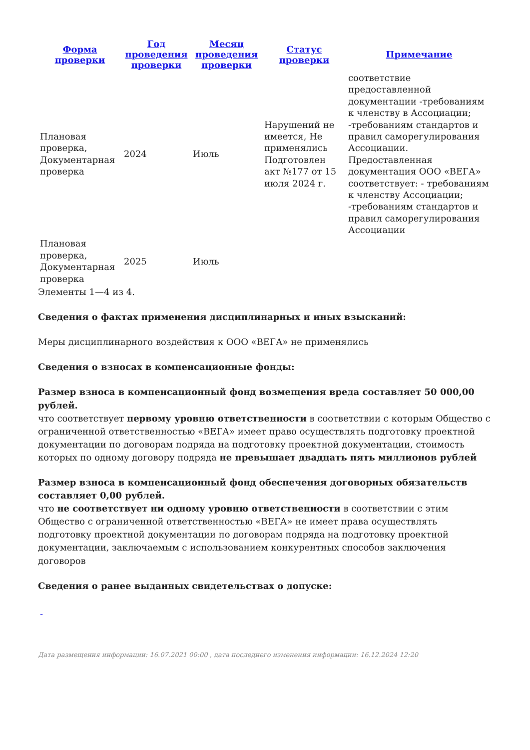| Форма проверки | Год проведения проверки | Месяц проведения проверки | Статус проверки | Примечание |
| --- | --- | --- | --- | --- |
| Плановая проверка, Документарная проверка | 2024 | Июль | Нарушений не имеется, Не применялись Подготовлен акт №177 от 15 июля 2024 г. | соответствие предоставленной документации -требованиям к членству в Ассоциации; -требованиям стандартов и правил саморегулирования Ассоциации. Предоставленная документация ООО «ВЕГА» соответствует: - требованиям к членству Ассоциации; -требованиям стандартов и правил саморегулирования Ассоциации |
| Плановая проверка, Документарная проверка | 2025 | Июль | | |
Элементы 1—4 из 4.
Сведения о фактах применения дисциплинарных и иных взысканий:
Меры дисциплинарного воздействия к ООО «ВЕГА» не применялись
Сведения о взносах в компенсационные фонды:
Размер взноса в компенсационный фонд возмещения вреда составляет 50 000,00 рублей.
что соответствует первому уровню ответственности в соответствии с которым Общество с ограниченной ответственностью «ВЕГА» имеет право осуществлять подготовку проектной документации по договорам подряда на подготовку проектной документации, стоимость которых по одному договору подряда не превышает двадцать пять миллионов рублей
Размер взноса в компенсационный фонд обеспечения договорных обязательств составляет 0,00 рублей.
что не соответствует ни одному уровню ответственности в соответствии с этим Общество с ограниченной ответственностью «ВЕГА» не имеет права осуществлять подготовку проектной документации по договорам подряда на подготовку проектной документации, заключаемым с использованием конкурентных способов заключения договоров
Сведения о ранее выданных свидетельствах о допуске:
-
Дата размещения информации: 16.07.2021 00:00 , дата последнего изменения информации: 16.12.2024 12:20